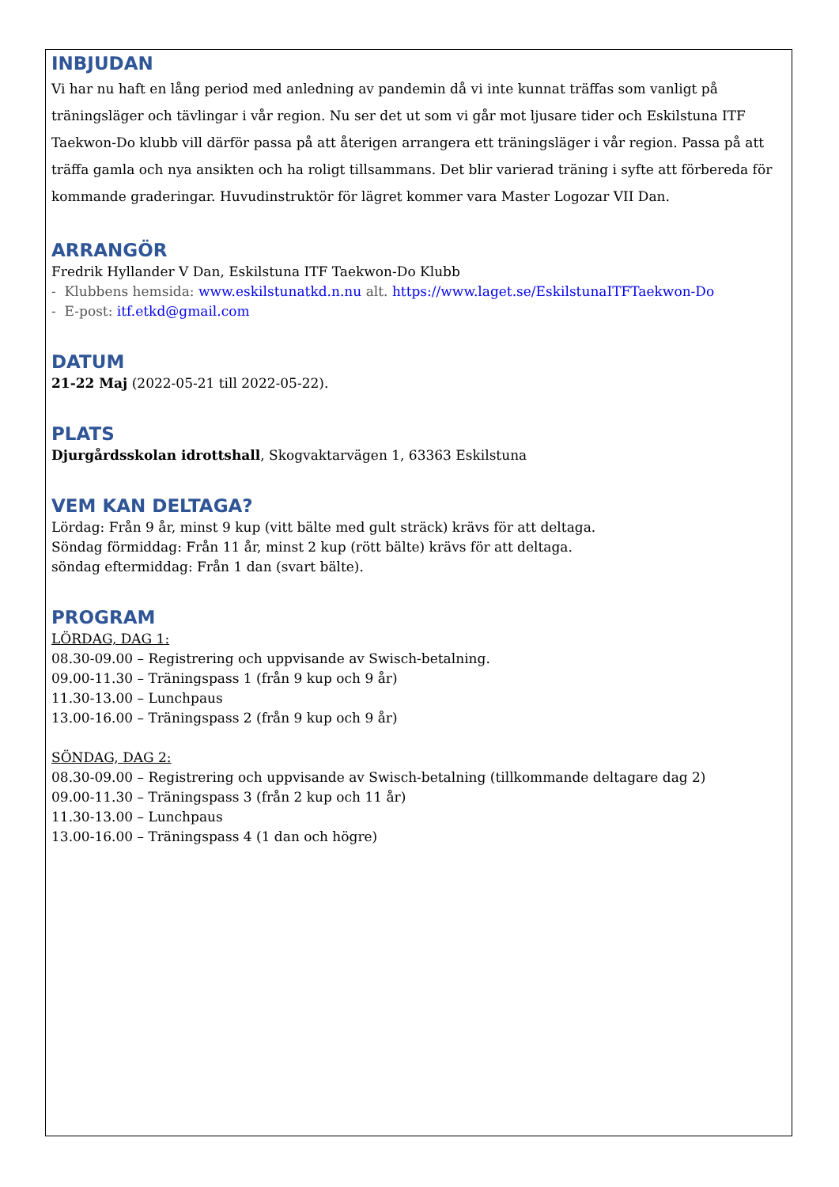INBJUDAN
Vi har nu haft en lång period med anledning av pandemin då vi inte kunnat träffas som vanligt på träningsläger och tävlingar i vår region. Nu ser det ut som vi går mot ljusare tider och Eskilstuna ITF Taekwon-Do klubb vill därför passa på att återigen arrangera ett träningsläger i vår region. Passa på att träffa gamla och nya ansikten och ha roligt tillsammans. Det blir varierad träning i syfte att förbereda för kommande graderingar. Huvudinstruktör för lägret kommer vara Master Logozar VII Dan.
ARRANGÖR
Fredrik Hyllander V Dan, Eskilstuna ITF Taekwon-Do Klubb
- Klubbens hemsida: www.eskilstunatkd.n.nu alt. https://www.laget.se/EskilstunaITFTaekwon-Do
- E-post: itf.etkd@gmail.com
DATUM
21-22 Maj (2022-05-21 till 2022-05-22).
PLATS
Djurgårdsskolan idrottshall, Skogvaktarvägen 1, 63363 Eskilstuna
VEM KAN DELTAGA?
Lördag: Från 9 år, minst 9 kup (vitt bälte med gult sträck) krävs för att deltaga.
Söndag förmiddag: Från 11 år, minst 2 kup (rött bälte) krävs för att deltaga.
söndag eftermiddag: Från 1 dan (svart bälte).
PROGRAM
LÖRDAG, DAG 1:
08.30-09.00 – Registrering och uppvisande av Swisch-betalning.
09.00-11.30 – Träningspass 1 (från 9 kup och 9 år)
11.30-13.00 – Lunchpaus
13.00-16.00 – Träningspass 2 (från 9 kup och 9 år)
SÖNDAG, DAG 2:
08.30-09.00 – Registrering och uppvisande av Swisch-betalning (tillkommande deltagare dag 2)
09.00-11.30 – Träningspass 3 (från 2 kup och 11 år)
11.30-13.00 – Lunchpaus
13.00-16.00 – Träningspass 4 (1 dan och högre)